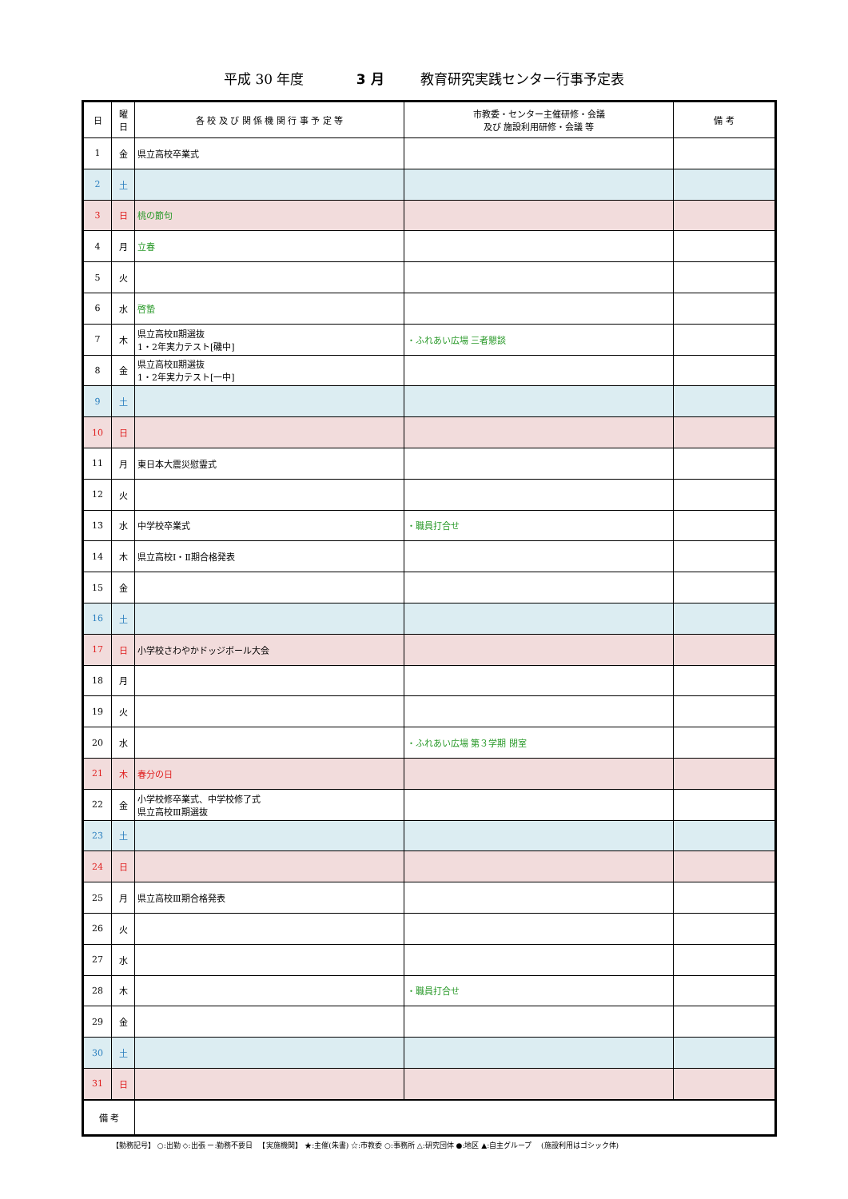平成 30 年度 3 月 教育研究実践センター行事予定表
| 日 | 曜 日 | 各 校 及 び 関 係 機 関 行 事 予 定 等 | 市教委・センター主催研修・会議 及び 施設利用研修・会議 等 | 備 考 |
| --- | --- | --- | --- | --- |
| 1 | 金 | 県立高校卒業式 | | |
| 2 | 土 | | | |
| 3 | 日 | 桃の節句 | | |
| 4 | 月 | 立春 | | |
| 5 | 火 | | | |
| 6 | 水 | 啓蟄 | | |
| 7 | 木 | 県立高校Ⅱ期選抜 1・2年実力テスト[磯中] | ・ふれあい広場 三者懇談 | |
| 8 | 金 | 県立高校Ⅱ期選抜 1・2年実力テスト[一中] | | |
| 9 | 土 | | | |
| 10 | 日 | | | |
| 11 | 月 | 東日本大震災慰霊式 | | |
| 12 | 火 | | | |
| 13 | 水 | 中学校卒業式 | ・職員打合せ | |
| 14 | 木 | 県立高校Ⅰ・Ⅱ期合格発表 | | |
| 15 | 金 | | | |
| 16 | 土 | | | |
| 17 | 日 | 小学校さわやかドッジボール大会 | | |
| 18 | 月 | | | |
| 19 | 火 | | | |
| 20 | 水 | | ・ふれあい広場 第３学期 閉室 | |
| 21 | 木 | 春分の日 | | |
| 22 | 金 | 小学校修卒業式、中学校修了式 県立高校Ⅲ期選抜 | | |
| 23 | 土 | | | |
| 24 | 日 | | | |
| 25 | 月 | 県立高校Ⅲ期合格発表 | | |
| 26 | 火 | | | |
| 27 | 水 | | | |
| 28 | 木 | | ・職員打合せ | |
| 29 | 金 | | | |
| 30 | 土 | | | |
| 31 | 日 | | | |
| 備 考 | | | | |
【勤務記号】 ○:出勤 ◇:出張 ー:勤務不要日 　【実施機関】 ★:主催(朱書) ☆:市教委 ○:事務所 △:研究団体 ●:地区 ▲:自主グループ 　(施設利用はゴシック体)